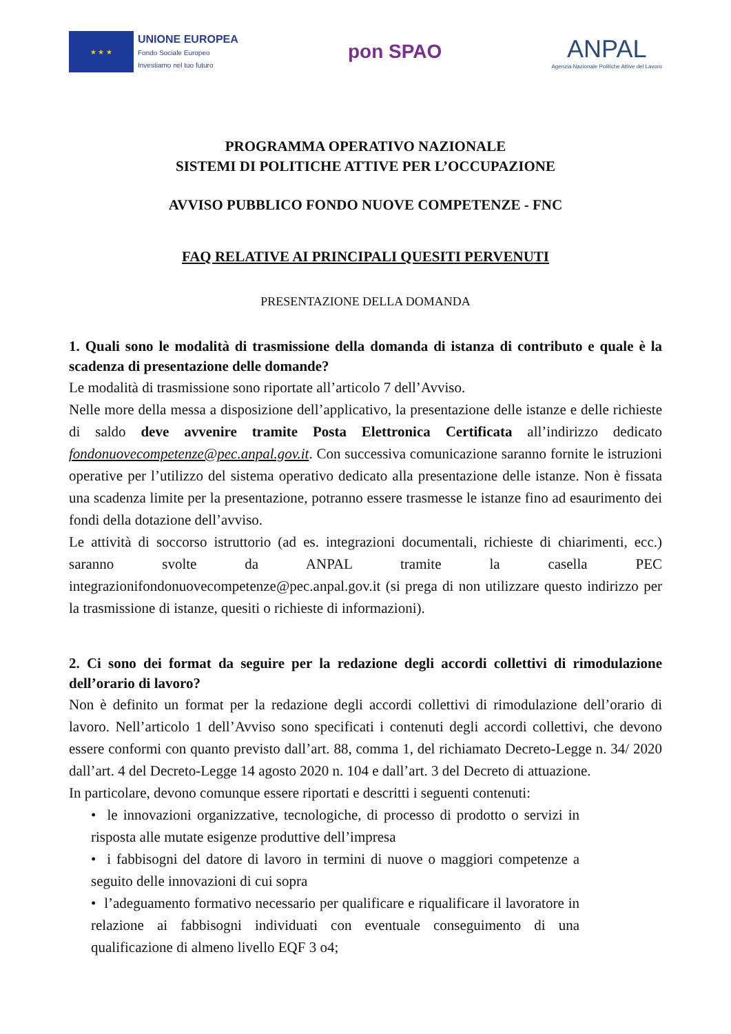★ ★ ★
UNIONE EUROPEA
Fondo Sociale Europeo
Investiamo nel tuo futuro
pon SPAO
ANPAL
Agenzia Nazionale Politiche Attive del Lavoro
PROGRAMMA OPERATIVO NAZIONALE
SISTEMI DI POLITICHE ATTIVE PER L’OCCUPAZIONE
AVVISO PUBBLICO FONDO NUOVE COMPETENZE - FNC
FAQ RELATIVE AI PRINCIPALI QUESITI PERVENUTI
PRESENTAZIONE DELLA DOMANDA
1. Quali sono le modalità di trasmissione della domanda di istanza di contributo e quale è la scadenza di presentazione delle domande?
Le modalità di trasmissione sono riportate all’articolo 7 dell’Avviso.
Nelle more della messa a disposizione dell’applicativo, la presentazione delle istanze e delle richieste di saldo deve avvenire tramite Posta Elettronica Certificata all’indirizzo dedicato fondonuovecompetenze@pec.anpal.gov.it. Con successiva comunicazione saranno fornite le istruzioni operative per l’utilizzo del sistema operativo dedicato alla presentazione delle istanze. Non è fissata una scadenza limite per la presentazione, potranno essere trasmesse le istanze fino ad esaurimento dei fondi della dotazione dell’avviso.
Le attività di soccorso istruttorio (ad es. integrazioni documentali, richieste di chiarimenti, ecc.) saranno svolte da ANPAL tramite la casella PEC integrazionifondonuovecompetenze@pec.anpal.gov.it (si prega di non utilizzare questo indirizzo per la trasmissione di istanze, quesiti o richieste di informazioni).
2. Ci sono dei format da seguire per la redazione degli accordi collettivi di rimodulazione dell’orario di lavoro?
Non è definito un format per la redazione degli accordi collettivi di rimodulazione dell’orario di lavoro. Nell’articolo 1 dell’Avviso sono specificati i contenuti degli accordi collettivi, che devono essere conformi con quanto previsto dall’art. 88, comma 1, del richiamato Decreto-Legge n. 34/ 2020 dall’art. 4 del Decreto-Legge 14 agosto 2020 n. 104 e dall’art. 3 del Decreto di attuazione.
In particolare, devono comunque essere riportati e descritti i seguenti contenuti:
• le innovazioni organizzative, tecnologiche, di processo di prodotto o servizi in risposta alle mutate esigenze produttive dell’impresa
• i fabbisogni del datore di lavoro in termini di nuove o maggiori competenze a seguito delle innovazioni di cui sopra
• l’adeguamento formativo necessario per qualificare e riqualificare il lavoratore in relazione ai fabbisogni individuati con eventuale conseguimento di una qualificazione di almeno livello EQF 3 o4;